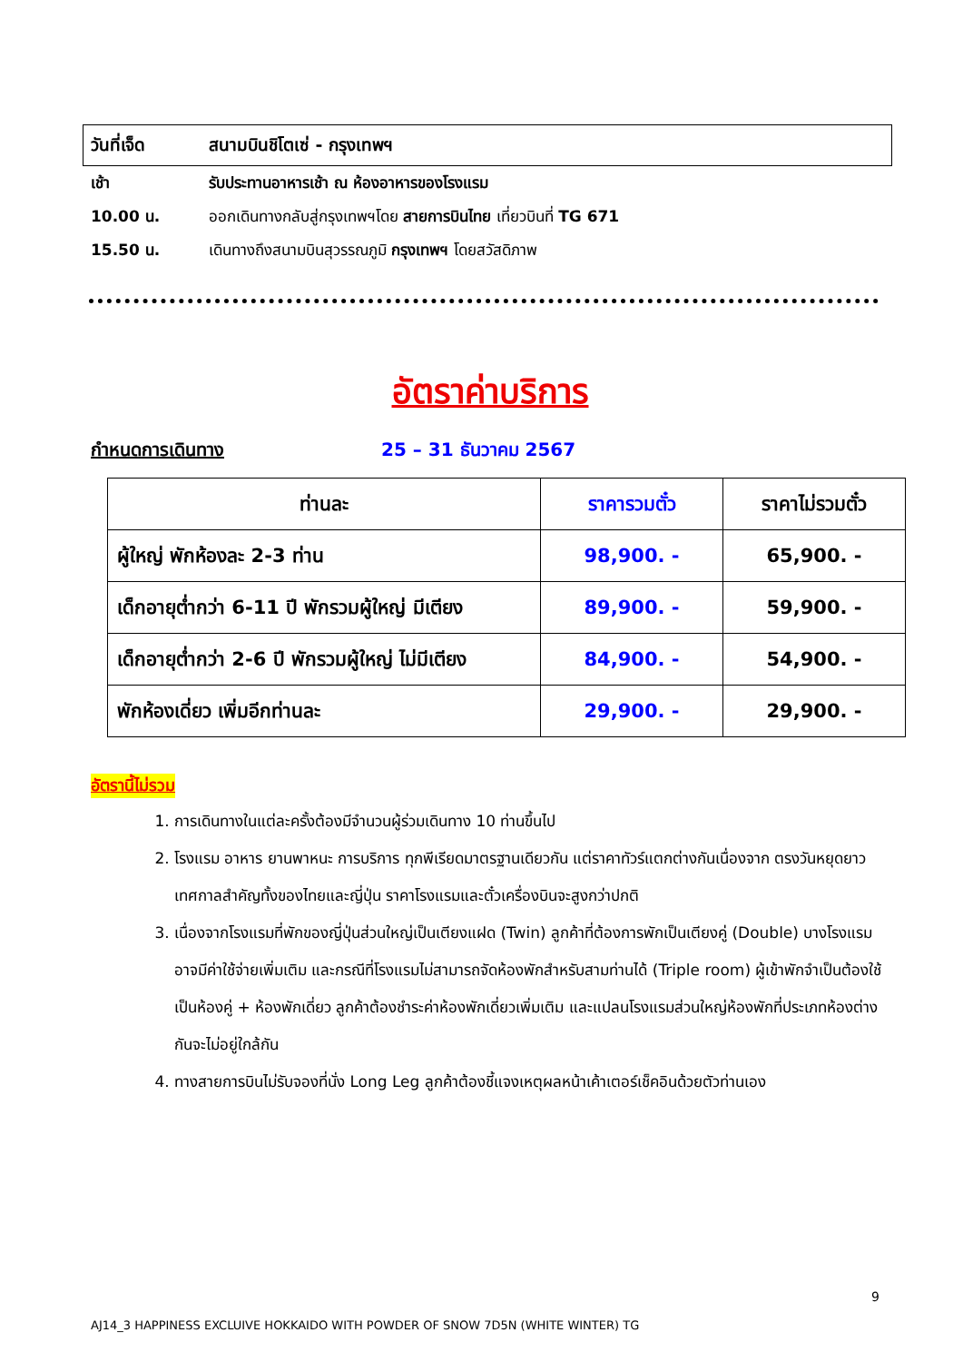วันที่เจ็ด สนามบินชิโตเซ่ - กรุงเทพฯ
เช้า รับประทานอาหารเช้า ณ ห้องอาหารของโรงแรม
10.00 น. ออกเดินทางกลับสู่กรุงเทพฯโดย สายการบินไทย เที่ยวบินที่ TG 671
15.50 น. เดินทางถึงสนามบินสุวรรณภูมิ กรุงเทพฯ โดยสวัสดิภาพ
อัตราค่าบริการ
กำหนดการเดินทาง 25 – 31 ธันวาคม 2567
| ท่านละ | ราคารวมตั๋ว | ราคาไม่รวมตั๋ว |
| --- | --- | --- |
| ผู้ใหญ่ พักห้องละ 2-3 ท่าน | 98,900. - | 65,900. - |
| เด็กอายุต่ำกว่า 6-11 ปี พักรวมผู้ใหญ่ มีเตียง | 89,900. - | 59,900. - |
| เด็กอายุต่ำกว่า 2-6 ปี พักรวมผู้ใหญ่ ไม่มีเตียง | 84,900. - | 54,900. - |
| พักห้องเดี่ยว เพิ่มอีกท่านละ | 29,900. - | 29,900. - |
อัตรานี้ไม่รวม
1. การเดินทางในแต่ละครั้งต้องมีจำนวนผู้ร่วมเดินทาง 10 ท่านขึ้นไป
2. โรงแรม อาหาร ยานพาหนะ การบริการ ทุกพีเรียดมาตรฐานเดียวกัน แต่ราคาทัวร์แตกต่างกันเนื่องจาก ตรงวันหยุดยาว เทศกาลสำคัญทั้งของไทยและญี่ปุ่น ราคาโรงแรมและตั๋วเครื่องบินจะสูงกว่าปกติ
3. เนื่องจากโรงแรมที่พักของญี่ปุ่นส่วนใหญ่เป็นเตียงแฝด (Twin) ลูกค้าที่ต้องการพักเป็นเตียงคู่ (Double) บางโรงแรมอาจมีค่าใช้จ่ายเพิ่มเติม และกรณีที่โรงแรมไม่สามารถจัดห้องพักสำหรับสามท่านได้ (Triple room) ผู้เข้าพักจำเป็นต้องใช้เป็นห้องคู่ + ห้องพักเดี่ยว ลูกค้าต้องชำระค่าห้องพักเดี่ยวเพิ่มเติม และแปลนโรงแรมส่วนใหญ่ห้องพักที่ประเภทห้องต่างกันจะไม่อยู่ใกล้กัน
4. ทางสายการบินไม่รับจองที่นั่ง Long Leg ลูกค้าต้องชี้แจงเหตุผลหน้าเค้าเตอร์เช็คอินด้วยตัวท่านเอง
9
AJ14_3 HAPPINESS EXCLUIVE HOKKAIDO WITH POWDER OF SNOW 7D5N (WHITE WINTER) TG